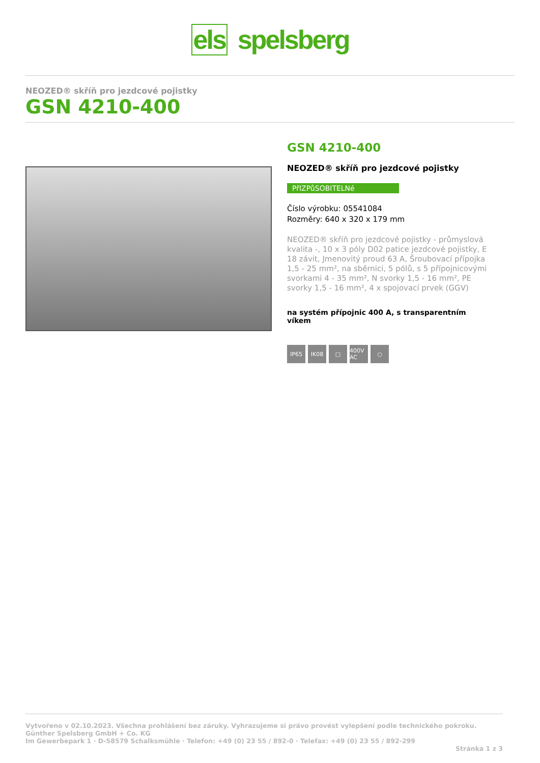els spelsberg
NEOZED® skříň pro jezdcové pojistky
GSN 4210-400
GSN 4210-400
NEOZED® skříň pro jezdcové pojistky
PřIZPůSOBITELNé
Číslo výrobku: 05541084
Rozměry: 640 x 320 x 179 mm
NEOZED® skříň pro jezdcové pojistky - průmyslová kvalita -, 10 x 3 póly D02 patice jezdcové pojistky, E 18 závit, Jmenovitý proud 63 A, Šroubovací přípojka 1,5 - 25 mm², na sběrnici, 5 pólů, s 5 přípojnicovými svorkami 4 - 35 mm², N svorky 1,5 - 16 mm², PE svorky 1,5 - 16 mm², 4 x spojovací prvek (GGV)
na systém přípojnic 400 A, s transparentním víkem
IP65 IK08 □ 400V AC
○
Vytvořeno v 02.10.2023. Všechna prohlášení bez záruky. Vyhrazujeme si právo provést vylepšení podle technického pokroku.
Günther Spelsberg GmbH + Co. KG
Im Gewerbepark 1 · D-58579 Schalksmühle · Telefon: +49 (0) 23 55 / 892-0 · Telefax: +49 (0) 23 55 / 892-299
Stránka 1 z 3